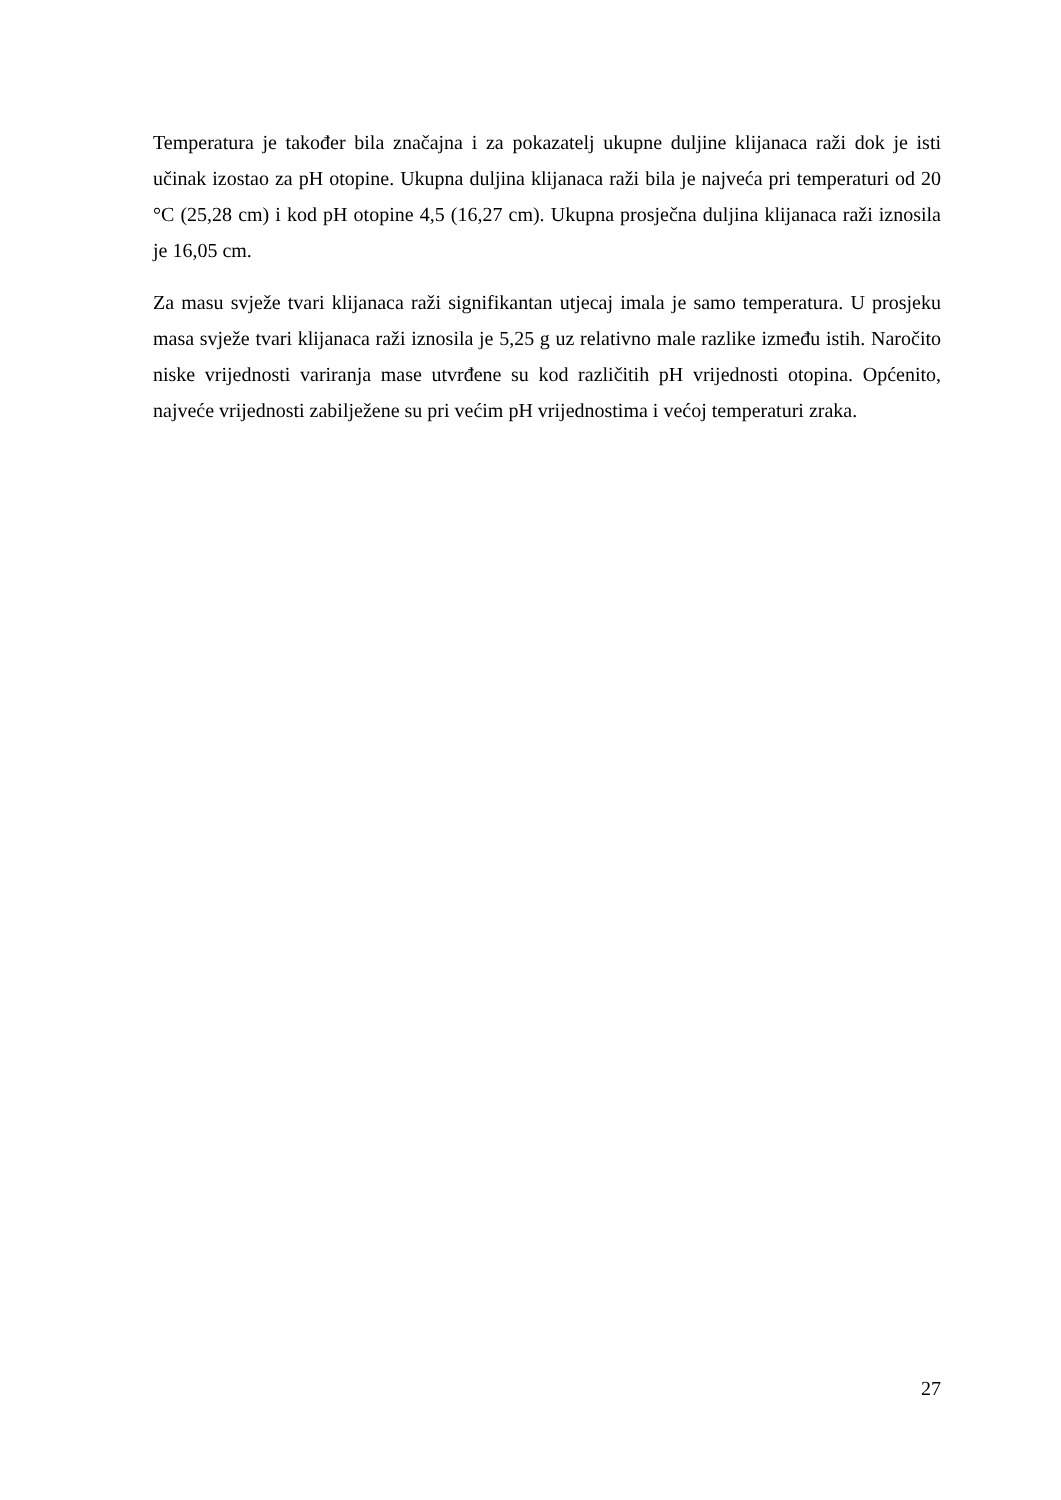Temperatura je također bila značajna i za pokazatelj ukupne duljine klijanaca raži dok je isti učinak izostao za pH otopine. Ukupna duljina klijanaca raži bila je najveća pri temperaturi od 20 °C (25,28 cm) i kod pH otopine 4,5 (16,27 cm). Ukupna prosječna duljina klijanaca raži iznosila je 16,05 cm.
Za masu svježe tvari klijanaca raži signifikantan utjecaj imala je samo temperatura. U prosjeku masa svježe tvari klijanaca raži iznosila je 5,25 g uz relativno male razlike između istih. Naročito niske vrijednosti variranja mase utvrđene su kod različitih pH vrijednosti otopina. Općenito, najveće vrijednosti zabilježene su pri većim pH vrijednostima i većoj temperaturi zraka.
27